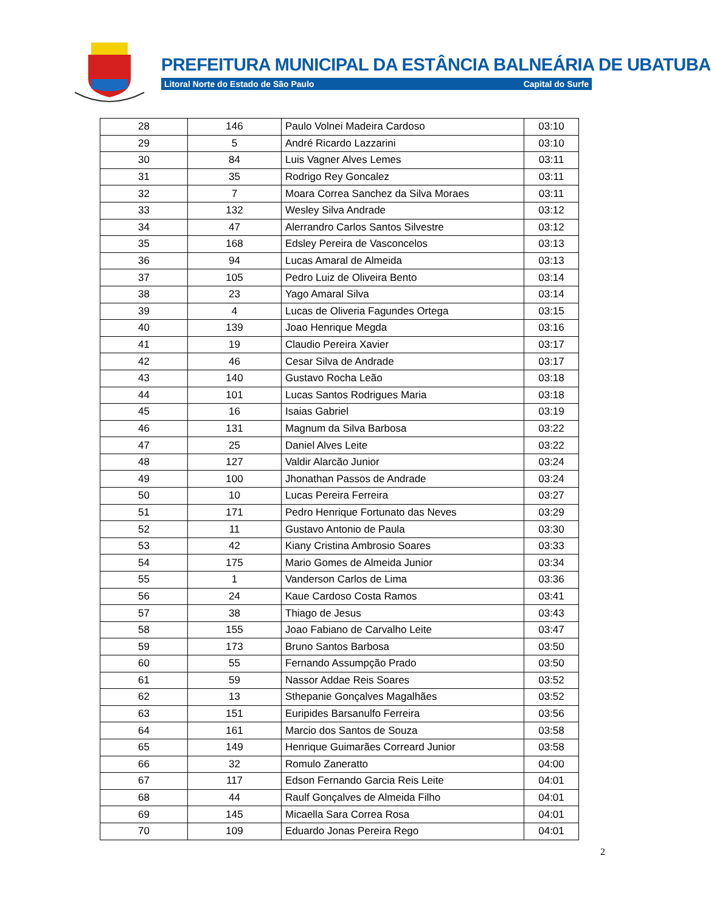PREFEITURA MUNICIPAL DA ESTÂNCIA BALNEÁRIA DE UBATUBA
Litoral Norte do Estado de São Paulo Capital do Surfe
| 28 | 146 | Paulo Volnei Madeira Cardoso | 03:10 |
| 29 | 5 | André Ricardo Lazzarini | 03:10 |
| 30 | 84 | Luis Vagner Alves Lemes | 03:11 |
| 31 | 35 | Rodrigo Rey Goncalez | 03:11 |
| 32 | 7 | Moara Correa Sanchez da Silva Moraes | 03:11 |
| 33 | 132 | Wesley Silva Andrade | 03:12 |
| 34 | 47 | Alerrandro Carlos Santos Silvestre | 03:12 |
| 35 | 168 | Edsley Pereira de Vasconcelos | 03:13 |
| 36 | 94 | Lucas Amaral de Almeida | 03:13 |
| 37 | 105 | Pedro Luiz de Oliveira Bento | 03:14 |
| 38 | 23 | Yago Amaral Silva | 03:14 |
| 39 | 4 | Lucas de Oliveria Fagundes Ortega | 03:15 |
| 40 | 139 | Joao Henrique Megda | 03:16 |
| 41 | 19 | Claudio Pereira Xavier | 03:17 |
| 42 | 46 | Cesar Silva de Andrade | 03:17 |
| 43 | 140 | Gustavo Rocha Leão | 03:18 |
| 44 | 101 | Lucas Santos Rodrigues Maria | 03:18 |
| 45 | 16 | Isaias Gabriel | 03:19 |
| 46 | 131 | Magnum da Silva Barbosa | 03:22 |
| 47 | 25 | Daniel Alves Leite | 03:22 |
| 48 | 127 | Valdir Alarcão Junior | 03:24 |
| 49 | 100 | Jhonathan Passos de Andrade | 03:24 |
| 50 | 10 | Lucas Pereira Ferreira | 03:27 |
| 51 | 171 | Pedro Henrique Fortunato das Neves | 03:29 |
| 52 | 11 | Gustavo Antonio de Paula | 03:30 |
| 53 | 42 | Kiany Cristina Ambrosio Soares | 03:33 |
| 54 | 175 | Mario Gomes de Almeida Junior | 03:34 |
| 55 | 1 | Vanderson Carlos de Lima | 03:36 |
| 56 | 24 | Kaue Cardoso Costa Ramos | 03:41 |
| 57 | 38 | Thiago de Jesus | 03:43 |
| 58 | 155 | Joao Fabiano de Carvalho Leite | 03:47 |
| 59 | 173 | Bruno Santos Barbosa | 03:50 |
| 60 | 55 | Fernando Assumpção Prado | 03:50 |
| 61 | 59 | Nassor Addae Reis Soares | 03:52 |
| 62 | 13 | Sthepanie Gonçalves Magalhães | 03:52 |
| 63 | 151 | Euripides Barsanulfo Ferreira | 03:56 |
| 64 | 161 | Marcio dos Santos de Souza | 03:58 |
| 65 | 149 | Henrique Guimarães Correard Junior | 03:58 |
| 66 | 32 | Romulo Zaneratto | 04:00 |
| 67 | 117 | Edson Fernando Garcia Reis Leite | 04:01 |
| 68 | 44 | Raulf Gonçalves de Almeida Filho | 04:01 |
| 69 | 145 | Micaella Sara Correa Rosa | 04:01 |
| 70 | 109 | Eduardo Jonas Pereira Rego | 04:01 |
2